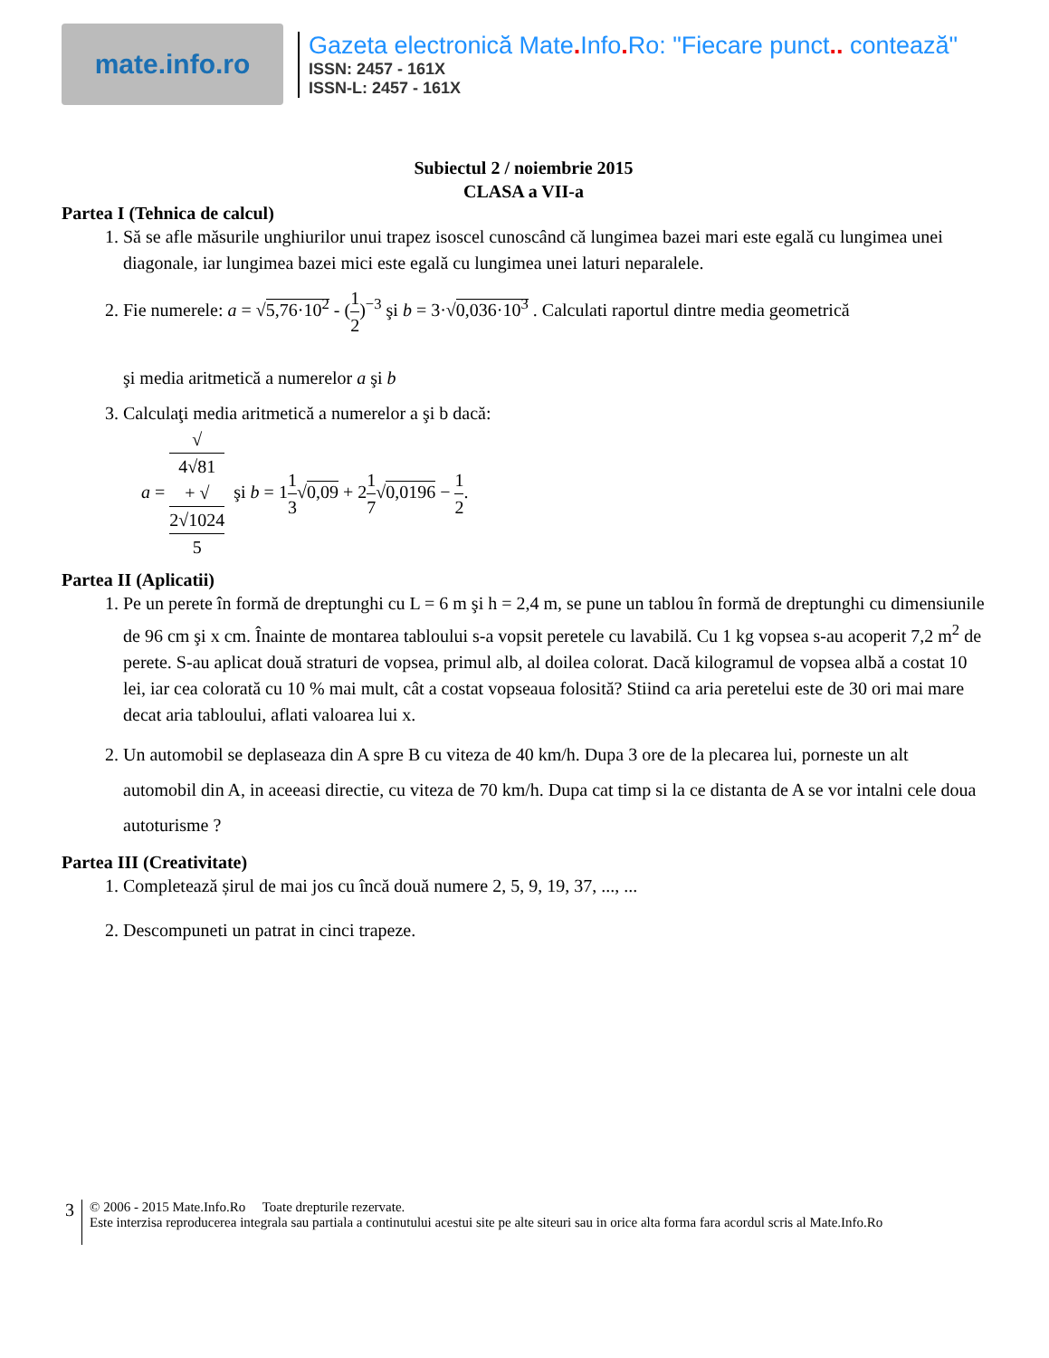mate.info.ro
Gazeta electronică Mate. Info. Ro: "Fiecare punct.. contează"
ISSN: 2457 - 161X
ISSN-L: 2457 - 161X
Subiectul 2 / noiembrie 2015
CLASA a VII-a
Partea I (Tehnica de calcul)
1. Să se afle măsurile unghiurilor unui trapez isoscel cunoscând că lungimea bazei mari este egală cu lungimea unei diagonale, iar lungimea bazei mici este egală cu lungimea unei laturi neparalele.
2. Fie numerele: a = √5,76·10<sup>2</sup> - (1 2)<sup>−3</sup> şi b = 3·√0,036·10<sup>3</sup> . Calculati raportul dintre media geometrică
şi media aritmetică a numerelor a şi b
3. Calculaţi media aritmetică a numerelor a şi b dacă:
a = √
4√81
+ √
2√1024 5 şi b = 11 3√0,09 + 21 7√0,0196 − 1 2.
Partea II (Aplicatii)
1. Pe un perete în formă de dreptunghi cu L = 6 m şi h = 2,4 m, se pune un tablou în formă de dreptunghi cu dimensiunile de 96 cm şi x cm. Înainte de montarea tabloului s-a vopsit peretele cu lavabilă. Cu 1 kg vopsea s-au acoperit 7,2 m<sup>2</sup> de perete. S-au aplicat două straturi de vopsea, primul alb, al doilea colorat. Dacă kilogramul de vopsea albă a costat 10 lei, iar cea colorată cu 10 % mai mult, cât a costat vopseaua folosită? Stiind ca aria peretelui este de 30 ori mai mare decat aria tabloului, aflati valoarea lui x.
2. Un automobil se deplaseaza din A spre B cu viteza de 40 km/h. Dupa 3 ore de la plecarea lui, porneste un alt automobil din A, in aceeasi directie, cu viteza de 70 km/h. Dupa cat timp si la ce distanta de A se vor intalni cele doua autoturisme ?
Partea III (Creativitate)
1. Completează șirul de mai jos cu încă două numere 2, 5, 9, 19, 37, ..., ...
2. Descompuneti un patrat in cinci trapeze.
3
© 2006 - 2015 Mate.Info.Ro Toate drepturile rezervate.
Este interzisa reproducerea integrala sau partiala a continutului acestui site pe alte siteuri sau in orice alta forma fara acordul scris al Mate.Info.Ro